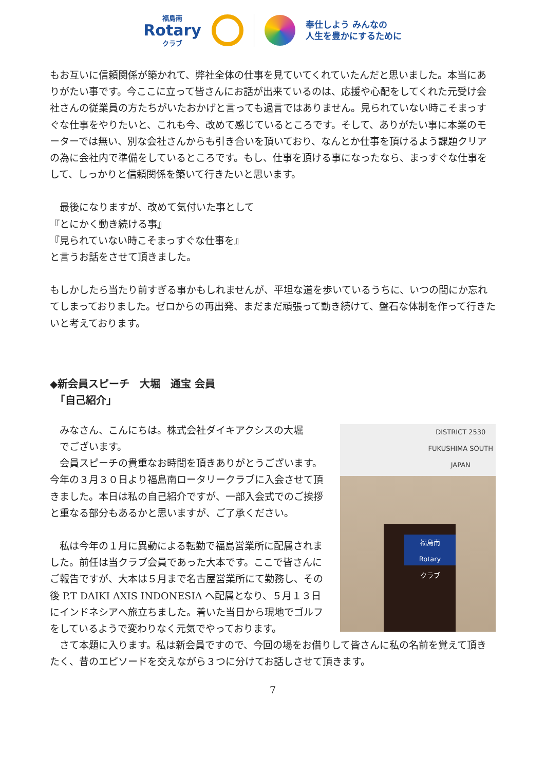福島南
Rotary
クラブ
奉仕しよう みんなの
人生を豊かにするために
もお互いに信頼関係が築かれて、弊社全体の仕事を見ていてくれていたんだと思いました。本当にありがたい事です。今ここに立って皆さんにお話が出来ているのは、応援や心配をしてくれた元受け会社さんの従業員の方たちがいたおかげと言っても過言ではありません。見られていない時こそまっすぐな仕事をやりたいと、これも今、改めて感じているところです。そして、ありがたい事に本業のモーターでは無い、別な会社さんからも引き合いを頂いており、なんとか仕事を頂けるよう課題クリアの為に会社内で準備をしているところです。もし、仕事を頂ける事になったなら、まっすぐな仕事をして、しっかりと信頼関係を築いて行きたいと思います。
　最後になりますが、改めて気付いた事として
『とにかく動き続ける事』
『見られていない時こそまっすぐな仕事を』
と言うお話をさせて頂きました。
もしかしたら当たり前すぎる事かもしれませんが、平坦な道を歩いているうちに、いつの間にか忘れてしまっておりました。ゼロからの再出発、まだまだ頑張って動き続けて、盤石な体制を作って行きたいと考えております。
◆新会員スピーチ　大堀　通宝 会員
　「自己紹介」
DISTRICT 2530
FUKUSHIMA SOUTH
JAPAN
福島南
Rotary
クラブ
　みなさん、こんにちは。株式会社ダイキアクシスの大堀
　でございます。
　会員スピーチの貴重なお時間を頂きありがとうございます。今年の３月３０日より福島南ロータリークラブに入会させて頂きました。本日は私の自己紹介ですが、一部入会式でのご挨拶と重なる部分もあるかと思いますが、ご了承ください。
　私は今年の１月に異動による転勤で福島営業所に配属されました。前任は当クラブ会員であった大本です。ここで皆さんにご報告ですが、大本は５月まで名古屋営業所にて勤務し、その後 P.T DAIKI AXIS INDONESIA へ配属となり、５月１３日にインドネシアへ旅立ちました。着いた当日から現地でゴルフをしているようで変わりなく元気でやっております。
　さて本題に入ります。私は新会員ですので、今回の場をお借りして皆さんに私の名前を覚えて頂きたく、昔のエピソードを交えながら３つに分けてお話しさせて頂きます。
7